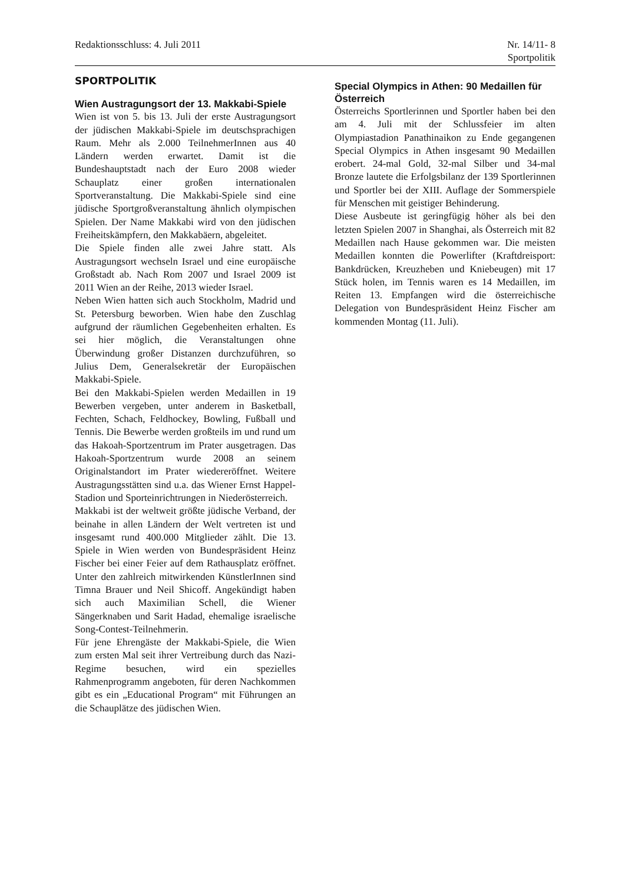Redaktionsschluss: 4. Juli 2011
Nr. 14/11- 8
Sportpolitik
SPORTPOLITIK
Wien Austragungsort der 13. Makkabi-Spiele
Wien ist von 5. bis 13. Juli der erste Austragungsort der jüdischen Makkabi-Spiele im deutschsprachigen Raum. Mehr als 2.000 TeilnehmerInnen aus 40 Ländern werden erwartet. Damit ist die Bundeshauptstadt nach der Euro 2008 wieder Schauplatz einer großen internationalen Sportveranstaltung. Die Makkabi-Spiele sind eine jüdische Sportgroßveranstaltung ähnlich olympischen Spielen. Der Name Makkabi wird von den jüdischen Freiheitskämpfern, den Makkabäern, abgeleitet.
Die Spiele finden alle zwei Jahre statt. Als Austragungsort wechseln Israel und eine europäische Großstadt ab. Nach Rom 2007 und Israel 2009 ist 2011 Wien an der Reihe, 2013 wieder Israel.
Neben Wien hatten sich auch Stockholm, Madrid und St. Petersburg beworben. Wien habe den Zuschlag aufgrund der räumlichen Gegebenheiten erhalten. Es sei hier möglich, die Veranstaltungen ohne Überwindung großer Distanzen durchzuführen, so Julius Dem, Generalsekretär der Europäischen Makkabi-Spiele.
Bei den Makkabi-Spielen werden Medaillen in 19 Bewerben vergeben, unter anderem in Basketball, Fechten, Schach, Feldhockey, Bowling, Fußball und Tennis. Die Bewerbe werden großteils im und rund um das Hakoah-Sportzentrum im Prater ausgetragen. Das Hakoah-Sportzentrum wurde 2008 an seinem Originalstandort im Prater wiedereröffnet. Weitere Austragungsstätten sind u.a. das Wiener Ernst Happel-Stadion und Sporteinrichtrungen in Niederösterreich.
Makkabi ist der weltweit größte jüdische Verband, der beinahe in allen Ländern der Welt vertreten ist und insgesamt rund 400.000 Mitglieder zählt. Die 13. Spiele in Wien werden von Bundespräsident Heinz Fischer bei einer Feier auf dem Rathausplatz eröffnet. Unter den zahlreich mitwirkenden KünstlerInnen sind Timna Brauer und Neil Shicoff. Angekündigt haben sich auch Maximilian Schell, die Wiener Sängerknaben und Sarit Hadad, ehemalige israelische Song-Contest-Teilnehmerin.
Für jene Ehrengäste der Makkabi-Spiele, die Wien zum ersten Mal seit ihrer Vertreibung durch das Nazi-Regime besuchen, wird ein spezielles Rahmenprogramm angeboten, für deren Nachkommen gibt es ein „Educational Program“ mit Führungen an die Schauplätze des jüdischen Wien.
Special Olympics in Athen: 90 Medaillen für Österreich
Österreichs Sportlerinnen und Sportler haben bei den am 4. Juli mit der Schlussfeier im alten Olympiastadion Panathinaikon zu Ende gegangenen Special Olympics in Athen insgesamt 90 Medaillen erobert. 24-mal Gold, 32-mal Silber und 34-mal Bronze lautete die Erfolgsbilanz der 139 Sportlerinnen und Sportler bei der XIII. Auflage der Sommerspiele für Menschen mit geistiger Behinderung.
Diese Ausbeute ist geringfügig höher als bei den letzten Spielen 2007 in Shanghai, als Österreich mit 82 Medaillen nach Hause gekommen war. Die meisten Medaillen konnten die Powerlifter (Kraftdreisport: Bankdrücken, Kreuzheben und Kniebeugen) mit 17 Stück holen, im Tennis waren es 14 Medaillen, im Reiten 13. Empfangen wird die österreichische Delegation von Bundespräsident Heinz Fischer am kommenden Montag (11. Juli).